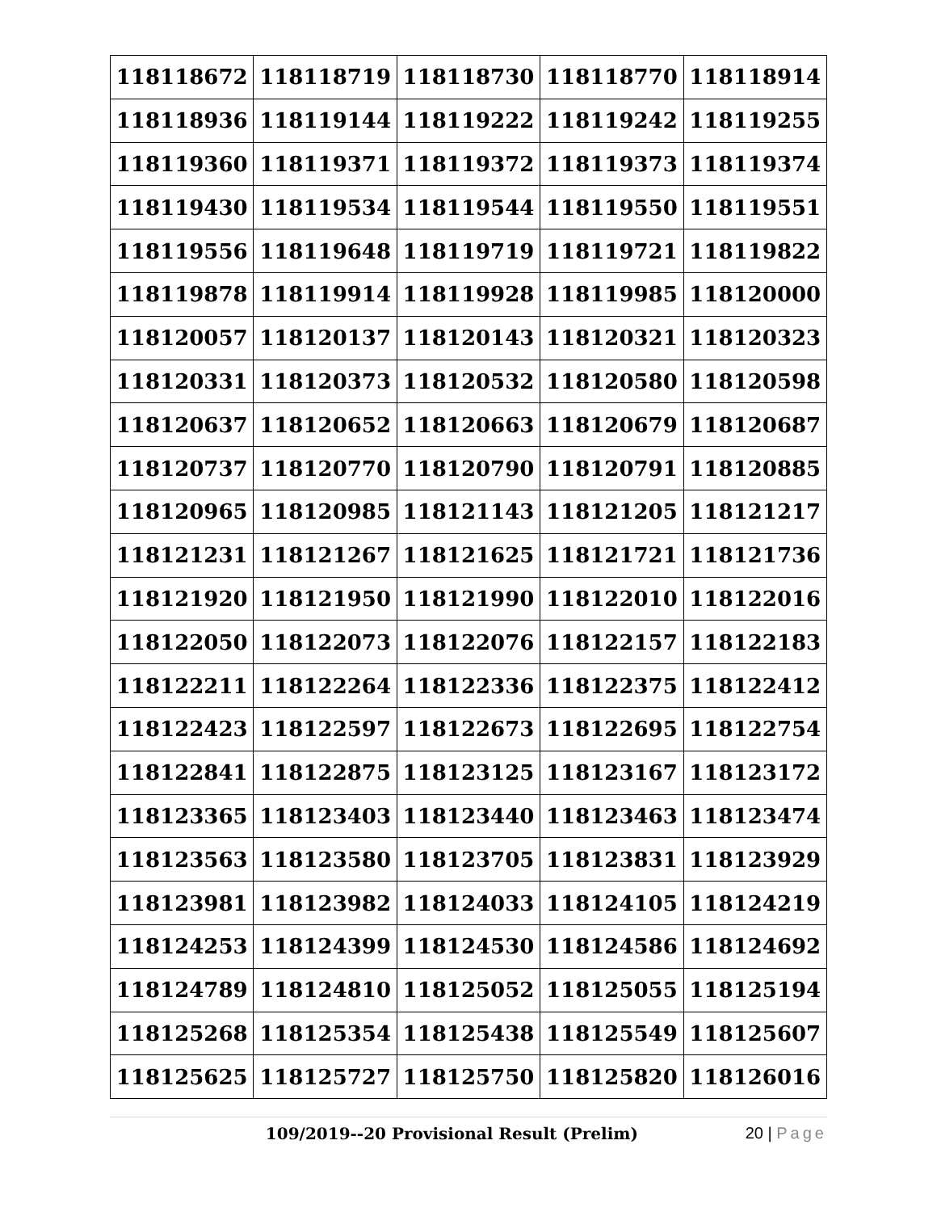| 118118672 | 118118719 | 118118730 | 118118770 | 118118914 |
| 118118936 | 118119144 | 118119222 | 118119242 | 118119255 |
| 118119360 | 118119371 | 118119372 | 118119373 | 118119374 |
| 118119430 | 118119534 | 118119544 | 118119550 | 118119551 |
| 118119556 | 118119648 | 118119719 | 118119721 | 118119822 |
| 118119878 | 118119914 | 118119928 | 118119985 | 118120000 |
| 118120057 | 118120137 | 118120143 | 118120321 | 118120323 |
| 118120331 | 118120373 | 118120532 | 118120580 | 118120598 |
| 118120637 | 118120652 | 118120663 | 118120679 | 118120687 |
| 118120737 | 118120770 | 118120790 | 118120791 | 118120885 |
| 118120965 | 118120985 | 118121143 | 118121205 | 118121217 |
| 118121231 | 118121267 | 118121625 | 118121721 | 118121736 |
| 118121920 | 118121950 | 118121990 | 118122010 | 118122016 |
| 118122050 | 118122073 | 118122076 | 118122157 | 118122183 |
| 118122211 | 118122264 | 118122336 | 118122375 | 118122412 |
| 118122423 | 118122597 | 118122673 | 118122695 | 118122754 |
| 118122841 | 118122875 | 118123125 | 118123167 | 118123172 |
| 118123365 | 118123403 | 118123440 | 118123463 | 118123474 |
| 118123563 | 118123580 | 118123705 | 118123831 | 118123929 |
| 118123981 | 118123982 | 118124033 | 118124105 | 118124219 |
| 118124253 | 118124399 | 118124530 | 118124586 | 118124692 |
| 118124789 | 118124810 | 118125052 | 118125055 | 118125194 |
| 118125268 | 118125354 | 118125438 | 118125549 | 118125607 |
| 118125625 | 118125727 | 118125750 | 118125820 | 118126016 |
109/2019--20 Provisional Result (Prelim) 20 | Page